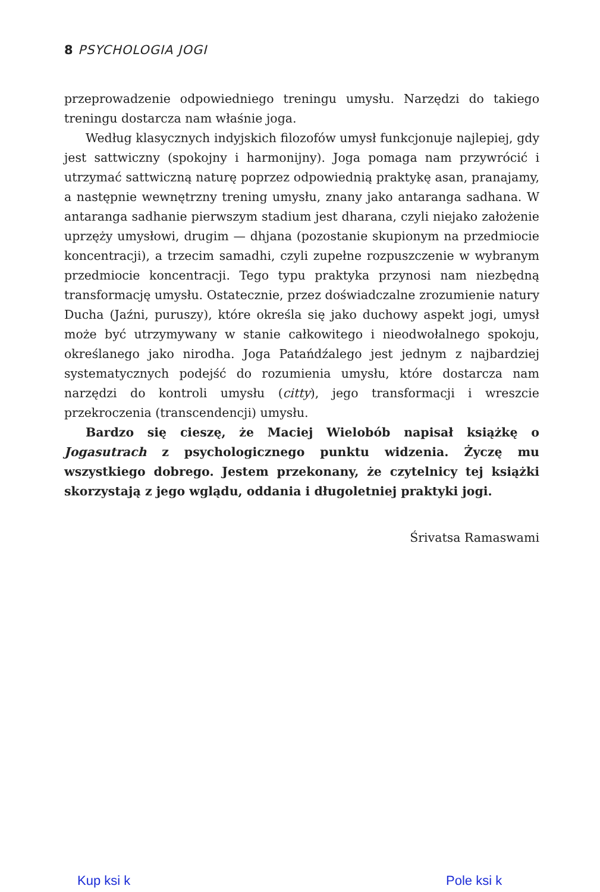8 PSYCHOLOGIA JOGI
przeprowadzenie odpowiedniego treningu umysłu. Narzędzi do takiego treningu dostarcza nam właśnie joga.
Według klasycznych indyjskich filozofów umysł funkcjonuje najlepiej, gdy jest sattwiczny (spokojny i harmonijny). Joga pomaga nam przywró­cić i utrzymać sattwiczną naturę poprzez odpowiednią praktykę asan, pranajamy, a następnie wewnętrzny trening umysłu, znany jako anta­ranga sadhana. W antaranga sadhanie pierwszym stadium jest dharana, czyli niejako założenie uprzęży umysłowi, drugim — dhjana (pozostanie skupionym na przedmiocie koncentracji), a trzecim samadhi, czyli zupełne rozpuszczenie w wybranym przedmiocie koncentracji. Tego typu prak­tyka przynosi nam niezbędną transformację umysłu. Ostatecznie, przez doświadczalne zrozumienie natury Ducha (Jaźni, puruszy), które określa się jako duchowy aspekt jogi, umysł może być utrzymywany w stanie całkowitego i nieodwołalnego spokoju, określanego jako nirodha. Joga Patańdźalego jest jednym z najbardziej systematycznych podejść do ro­zumienia umysłu, które dostarcza nam narzędzi do kontroli umysłu (citty), jego transformacji i wreszcie przekroczenia (transcendencji) umysłu.
Bardzo się cieszę, że Maciej Wielobób napisał książkę o Jogasutrach z psychologicznego punktu widzenia. Życzę mu wszystkiego dobrego. Jestem przekonany, że czytelnicy tej książki skorzystają z jego wglądu, oddania i długoletniej praktyki jogi.
Śrivatsa Ramaswami
Kup ksi k Pole ksi k